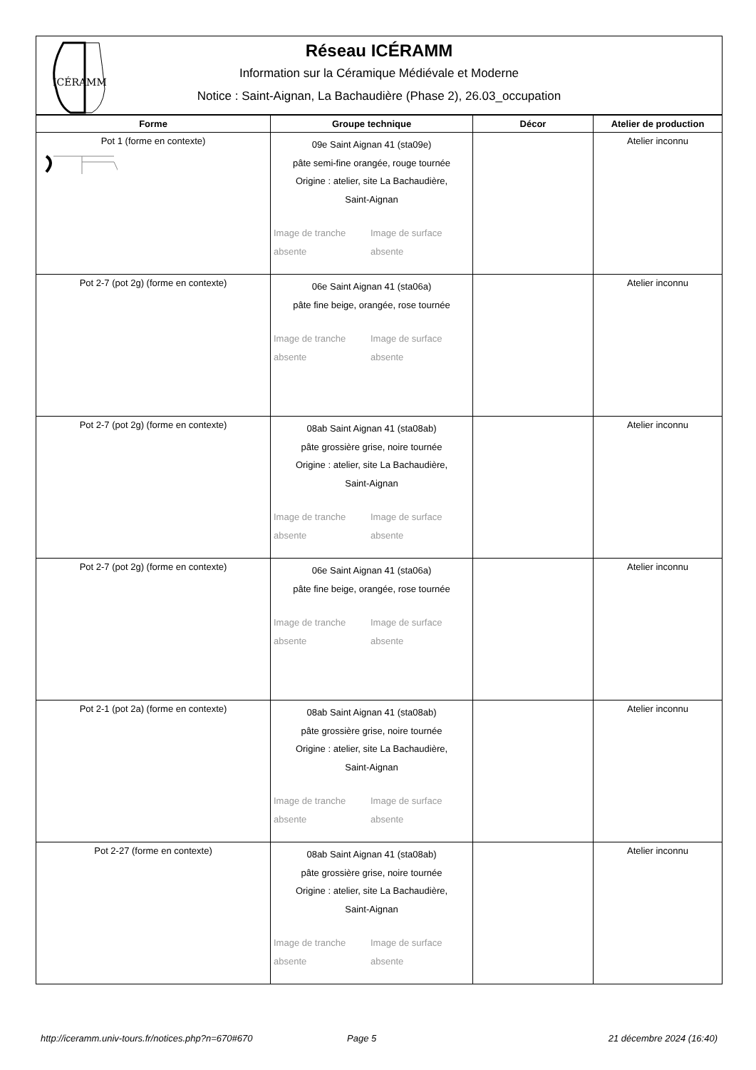ICÉRAMM
Réseau ICÉRAMM
Information sur la Céramique Médiévale et Moderne
Notice : Saint-Aignan, La Bachaudière (Phase 2), 26.03_occupation
| Forme | Groupe technique | Décor | Atelier de production |
| --- | --- | --- | --- |
| Pot 1 (forme en contexte) | 09e Saint Aignan 41 (sta09e) pâte semi-fine orangée, rouge tournée Origine : atelier, site La Bachaudière, Saint-Aignan Image de tranche absente Image de surface absente | | Atelier inconnu |
| Pot 2-7 (pot 2g) (forme en contexte) | 06e Saint Aignan 41 (sta06a) pâte fine beige, orangée, rose tournée Image de tranche absente Image de surface absente | | Atelier inconnu |
| Pot 2-7 (pot 2g) (forme en contexte) | 08ab Saint Aignan 41 (sta08ab) pâte grossière grise, noire tournée Origine : atelier, site La Bachaudière, Saint-Aignan Image de tranche absente Image de surface absente | | Atelier inconnu |
| Pot 2-7 (pot 2g) (forme en contexte) | 06e Saint Aignan 41 (sta06a) pâte fine beige, orangée, rose tournée Image de tranche absente Image de surface absente | | Atelier inconnu |
| Pot 2-1 (pot 2a) (forme en contexte) | 08ab Saint Aignan 41 (sta08ab) pâte grossière grise, noire tournée Origine : atelier, site La Bachaudière, Saint-Aignan Image de tranche absente Image de surface absente | | Atelier inconnu |
| Pot 2-27 (forme en contexte) | 08ab Saint Aignan 41 (sta08ab) pâte grossière grise, noire tournée Origine : atelier, site La Bachaudière, Saint-Aignan Image de tranche absente Image de surface absente | | Atelier inconnu |
http://iceramm.univ-tours.fr/notices.php?n=670#670 Page 5 21 décembre 2024 (16:40)